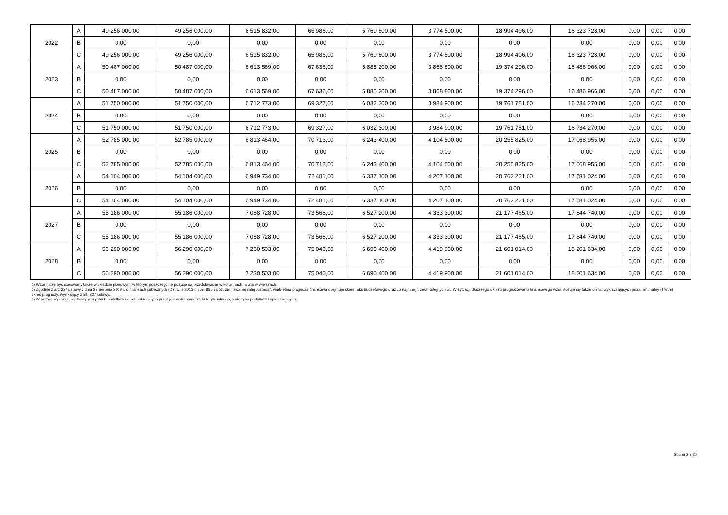| 2022 | A | 49 256 000,00 | 49 256 000,00 | 6 515 832,00 | 65 986,00 | 5 769 800,00 | 3 774 500,00 | 18 994 406,00 | 16 323 728,00 | 0,00 | 0,00 | 0,00 |
| | B | 0,00 | 0,00 | 0,00 | 0,00 | 0,00 | 0,00 | 0,00 | 0,00 | 0,00 | 0,00 | 0,00 |
| | C | 49 256 000,00 | 49 256 000,00 | 6 515 832,00 | 65 986,00 | 5 769 800,00 | 3 774 500,00 | 18 994 406,00 | 16 323 728,00 | 0,00 | 0,00 | 0,00 |
| 2023 | A | 50 487 000,00 | 50 487 000,00 | 6 613 569,00 | 67 636,00 | 5 885 200,00 | 3 868 800,00 | 19 374 296,00 | 16 486 966,00 | 0,00 | 0,00 | 0,00 |
| | B | 0,00 | 0,00 | 0,00 | 0,00 | 0,00 | 0,00 | 0,00 | 0,00 | 0,00 | 0,00 | 0,00 |
| | C | 50 487 000,00 | 50 487 000,00 | 6 613 569,00 | 67 636,00 | 5 885 200,00 | 3 868 800,00 | 19 374 296,00 | 16 486 966,00 | 0,00 | 0,00 | 0,00 |
| 2024 | A | 51 750 000,00 | 51 750 000,00 | 6 712 773,00 | 69 327,00 | 6 032 300,00 | 3 984 900,00 | 19 761 781,00 | 16 734 270,00 | 0,00 | 0,00 | 0,00 |
| | B | 0,00 | 0,00 | 0,00 | 0,00 | 0,00 | 0,00 | 0,00 | 0,00 | 0,00 | 0,00 | 0,00 |
| | C | 51 750 000,00 | 51 750 000,00 | 6 712 773,00 | 69 327,00 | 6 032 300,00 | 3 984 900,00 | 19 761 781,00 | 16 734 270,00 | 0,00 | 0,00 | 0,00 |
| 2025 | A | 52 785 000,00 | 52 785 000,00 | 6 813 464,00 | 70 713,00 | 6 243 400,00 | 4 104 500,00 | 20 255 825,00 | 17 068 955,00 | 0,00 | 0,00 | 0,00 |
| | B | 0,00 | 0,00 | 0,00 | 0,00 | 0,00 | 0,00 | 0,00 | 0,00 | 0,00 | 0,00 | 0,00 |
| | C | 52 785 000,00 | 52 785 000,00 | 6 813 464,00 | 70 713,00 | 6 243 400,00 | 4 104 500,00 | 20 255 825,00 | 17 068 955,00 | 0,00 | 0,00 | 0,00 |
| 2026 | A | 54 104 000,00 | 54 104 000,00 | 6 949 734,00 | 72 481,00 | 6 337 100,00 | 4 207 100,00 | 20 762 221,00 | 17 581 024,00 | 0,00 | 0,00 | 0,00 |
| | B | 0,00 | 0,00 | 0,00 | 0,00 | 0,00 | 0,00 | 0,00 | 0,00 | 0,00 | 0,00 | 0,00 |
| | C | 54 104 000,00 | 54 104 000,00 | 6 949 734,00 | 72 481,00 | 6 337 100,00 | 4 207 100,00 | 20 762 221,00 | 17 581 024,00 | 0,00 | 0,00 | 0,00 |
| 2027 | A | 55 186 000,00 | 55 186 000,00 | 7 088 728,00 | 73 568,00 | 6 527 200,00 | 4 333 300,00 | 21 177 465,00 | 17 844 740,00 | 0,00 | 0,00 | 0,00 |
| | B | 0,00 | 0,00 | 0,00 | 0,00 | 0,00 | 0,00 | 0,00 | 0,00 | 0,00 | 0,00 | 0,00 |
| | C | 55 186 000,00 | 55 186 000,00 | 7 088 728,00 | 73 568,00 | 6 527 200,00 | 4 333 300,00 | 21 177 465,00 | 17 844 740,00 | 0,00 | 0,00 | 0,00 |
| 2028 | A | 56 290 000,00 | 56 290 000,00 | 7 230 503,00 | 75 040,00 | 6 690 400,00 | 4 419 900,00 | 21 601 014,00 | 18 201 634,00 | 0,00 | 0,00 | 0,00 |
| | B | 0,00 | 0,00 | 0,00 | 0,00 | 0,00 | 0,00 | 0,00 | 0,00 | 0,00 | 0,00 | 0,00 |
| | C | 56 290 000,00 | 56 290 000,00 | 7 230 503,00 | 75 040,00 | 6 690 400,00 | 4 419 900,00 | 21 601 014,00 | 18 201 634,00 | 0,00 | 0,00 | 0,00 |
1) Wzór może być stosowany także w układzie pionowym, w którym poszczególne pozycje są przedstawione w kolumnach, a lata w wierszach.
2) Zgodnie z art. 227 ustawy z dnia 27 sierpnia 2009 r. o finansach publicznych (Dz. U. z 2013 r. poz. 885 z póź. zm.) zwanej dalej „ustawą”, wieloletnia prognoza finansowa obejmuje okres roku budżetowego oraz co najmniej trzech kolejnych lat. W sytuacji dłuższego okresu prognozowania finansowego wzór stosuje się także dla lat wykraczających poza minimalny (4 letni) okres prognozy, wynikający z art. 227 ustawy.
3) W pozycji wykazuje się kwoty wszystkich podatków i opłat pobieranych przez jednostki samorządu terytorialnego, a nie tylko podatków i opłat lokalnych.
Strona 2 z 20